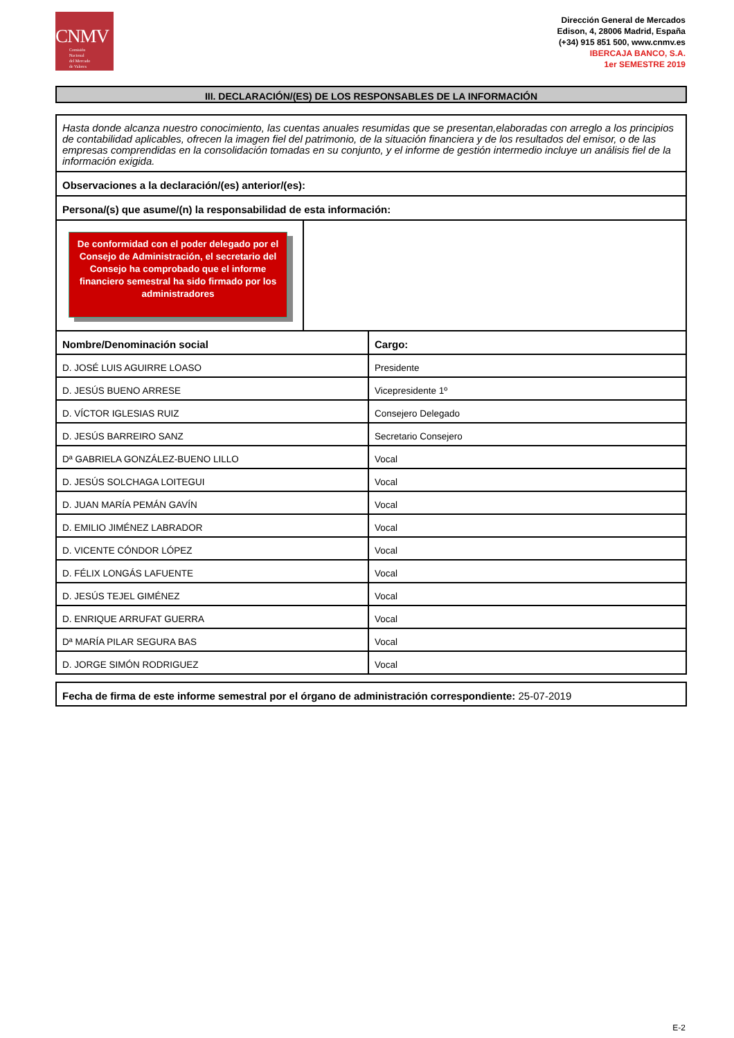CNMV
Comisión
Nacional
del Mercado
de Valores
Dirección General de Mercados
Edison, 4, 28006 Madrid, España
(+34) 915 851 500, www.cnmv.es
IBERCAJA BANCO, S.A.
1er SEMESTRE 2019
III. DECLARACIÓN/(ES) DE LOS RESPONSABLES DE LA INFORMACIÓN
Hasta donde alcanza nuestro conocimiento, las cuentas anuales resumidas que se presentan,elaboradas con arreglo a los principios de contabilidad aplicables, ofrecen la imagen fiel del patrimonio, de la situación financiera y de los resultados del emisor, o de las empresas comprendidas en la consolidación tomadas en su conjunto, y el informe de gestión intermedio incluye un análisis fiel de la información exigida.
Observaciones a la declaración/(es) anterior/(es):
Persona/(s) que asume/(n) la responsabilidad de esta información:
De conformidad con el poder delegado por el Consejo de Administración, el secretario del Consejo ha comprobado que el informe financiero semestral ha sido firmado por los administradores
| Nombre/Denominación social | Cargo: |
| --- | --- |
| D. JOSÉ LUIS AGUIRRE LOASO | Presidente |
| D. JESÚS BUENO ARRESE | Vicepresidente 1º |
| D. VÍCTOR IGLESIAS RUIZ | Consejero Delegado |
| D. JESÚS BARREIRO SANZ | Secretario Consejero |
| Dª GABRIELA GONZÁLEZ-BUENO LILLO | Vocal |
| D. JESÚS SOLCHAGA LOITEGUI | Vocal |
| D. JUAN MARÍA PEMÁN GAVÍN | Vocal |
| D. EMILIO JIMÉNEZ LABRADOR | Vocal |
| D. VICENTE CÓNDOR LÓPEZ | Vocal |
| D. FÉLIX LONGÁS LAFUENTE | Vocal |
| D. JESÚS TEJEL GIMÉNEZ | Vocal |
| D. ENRIQUE ARRUFAT GUERRA | Vocal |
| Dª MARÍA PILAR SEGURA BAS | Vocal |
| D. JORGE SIMÓN RODRIGUEZ | Vocal |
Fecha de firma de este informe semestral por el órgano de administración correspondiente: 25-07-2019
E-2